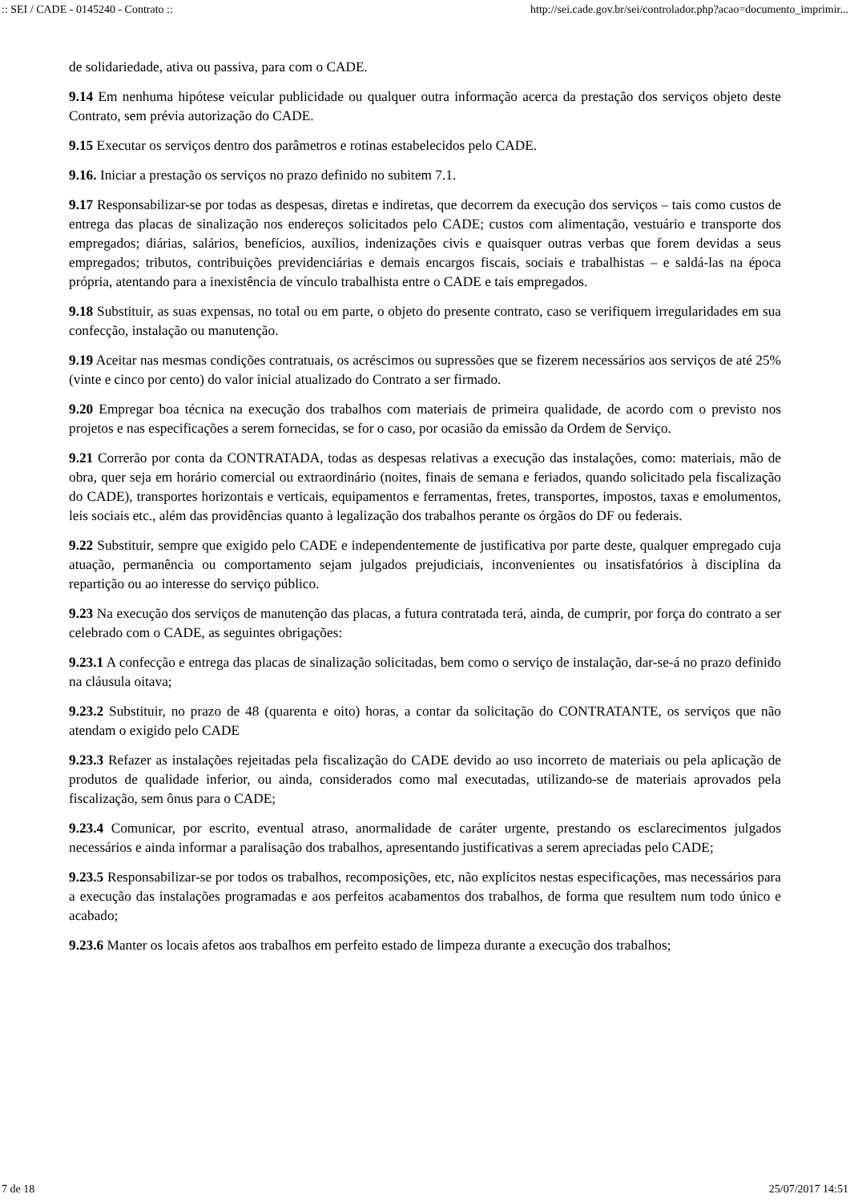:: SEI / CADE - 0145240 - Contrato :: http://sei.cade.gov.br/sei/controlador.php?acao=documento_imprimir...
de solidariedade, ativa ou passiva, para com o CADE.
9.14 Em nenhuma hipótese veicular publicidade ou qualquer outra informação acerca da prestação dos serviços objeto deste Contrato, sem prévia autorização do CADE.
9.15 Executar os serviços dentro dos parâmetros e rotinas estabelecidos pelo CADE.
9.16. Iniciar a prestação os serviços no prazo definido no subitem 7.1.
9.17 Responsabilizar-se por todas as despesas, diretas e indiretas, que decorrem da execução dos serviços – tais como custos de entrega das placas de sinalização nos endereços solicitados pelo CADE; custos com alimentação, vestuário e transporte dos empregados; diárias, salários, benefícios, auxílios, indenizações civis e quaisquer outras verbas que forem devidas a seus empregados; tributos, contribuições previdenciárias e demais encargos fiscais, sociais e trabalhistas – e saldá-las na época própria, atentando para a inexistência de vínculo trabalhista entre o CADE e tais empregados.
9.18 Substituir, as suas expensas, no total ou em parte, o objeto do presente contrato, caso se verifiquem irregularidades em sua confecção, instalação ou manutenção.
9.19 Aceitar nas mesmas condições contratuais, os acréscimos ou supressões que se fizerem necessários aos serviços de até 25% (vinte e cinco por cento) do valor inicial atualizado do Contrato a ser firmado.
9.20 Empregar boa técnica na execução dos trabalhos com materiais de primeira qualidade, de acordo com o previsto nos projetos e nas especificações a serem fornecidas, se for o caso, por ocasião da emissão da Ordem de Serviço.
9.21 Correrão por conta da CONTRATADA, todas as despesas relativas a execução das instalações, como: materiais, mão de obra, quer seja em horário comercial ou extraordinário (noites, finais de semana e feriados, quando solicitado pela fiscalização do CADE), transportes horizontais e verticais, equipamentos e ferramentas, fretes, transportes, impostos, taxas e emolumentos, leis sociais etc., além das providências quanto à legalização dos trabalhos perante os órgãos do DF ou federais.
9.22 Substituir, sempre que exigido pelo CADE e independentemente de justificativa por parte deste, qualquer empregado cuja atuação, permanência ou comportamento sejam julgados prejudiciais, inconvenientes ou insatisfatórios à disciplina da repartição ou ao interesse do serviço público.
9.23 Na execução dos serviços de manutenção das placas, a futura contratada terá, ainda, de cumprir, por força do contrato a ser celebrado com o CADE, as seguintes obrigações:
9.23.1 A confecção e entrega das placas de sinalização solicitadas, bem como o serviço de instalação, dar-se-á no prazo definido na cláusula oitava;
9.23.2 Substituir, no prazo de 48 (quarenta e oito) horas, a contar da solicitação do CONTRATANTE, os serviços que não atendam o exigido pelo CADE
9.23.3 Refazer as instalações rejeitadas pela fiscalização do CADE devido ao uso incorreto de materiais ou pela aplicação de produtos de qualidade inferior, ou ainda, considerados como mal executadas, utilizando-se de materiais aprovados pela fiscalização, sem ônus para o CADE;
9.23.4 Comunicar, por escrito, eventual atraso, anormalidade de caráter urgente, prestando os esclarecimentos julgados necessários e ainda informar a paralisação dos trabalhos, apresentando justificativas a serem apreciadas pelo CADE;
9.23.5 Responsabilizar-se por todos os trabalhos, recomposições, etc, não explícitos nestas especificações, mas necessários para a execução das instalações programadas e aos perfeitos acabamentos dos trabalhos, de forma que resultem num todo único e acabado;
9.23.6 Manter os locais afetos aos trabalhos em perfeito estado de limpeza durante a execução dos trabalhos;
7 de 18 25/07/2017 14:51